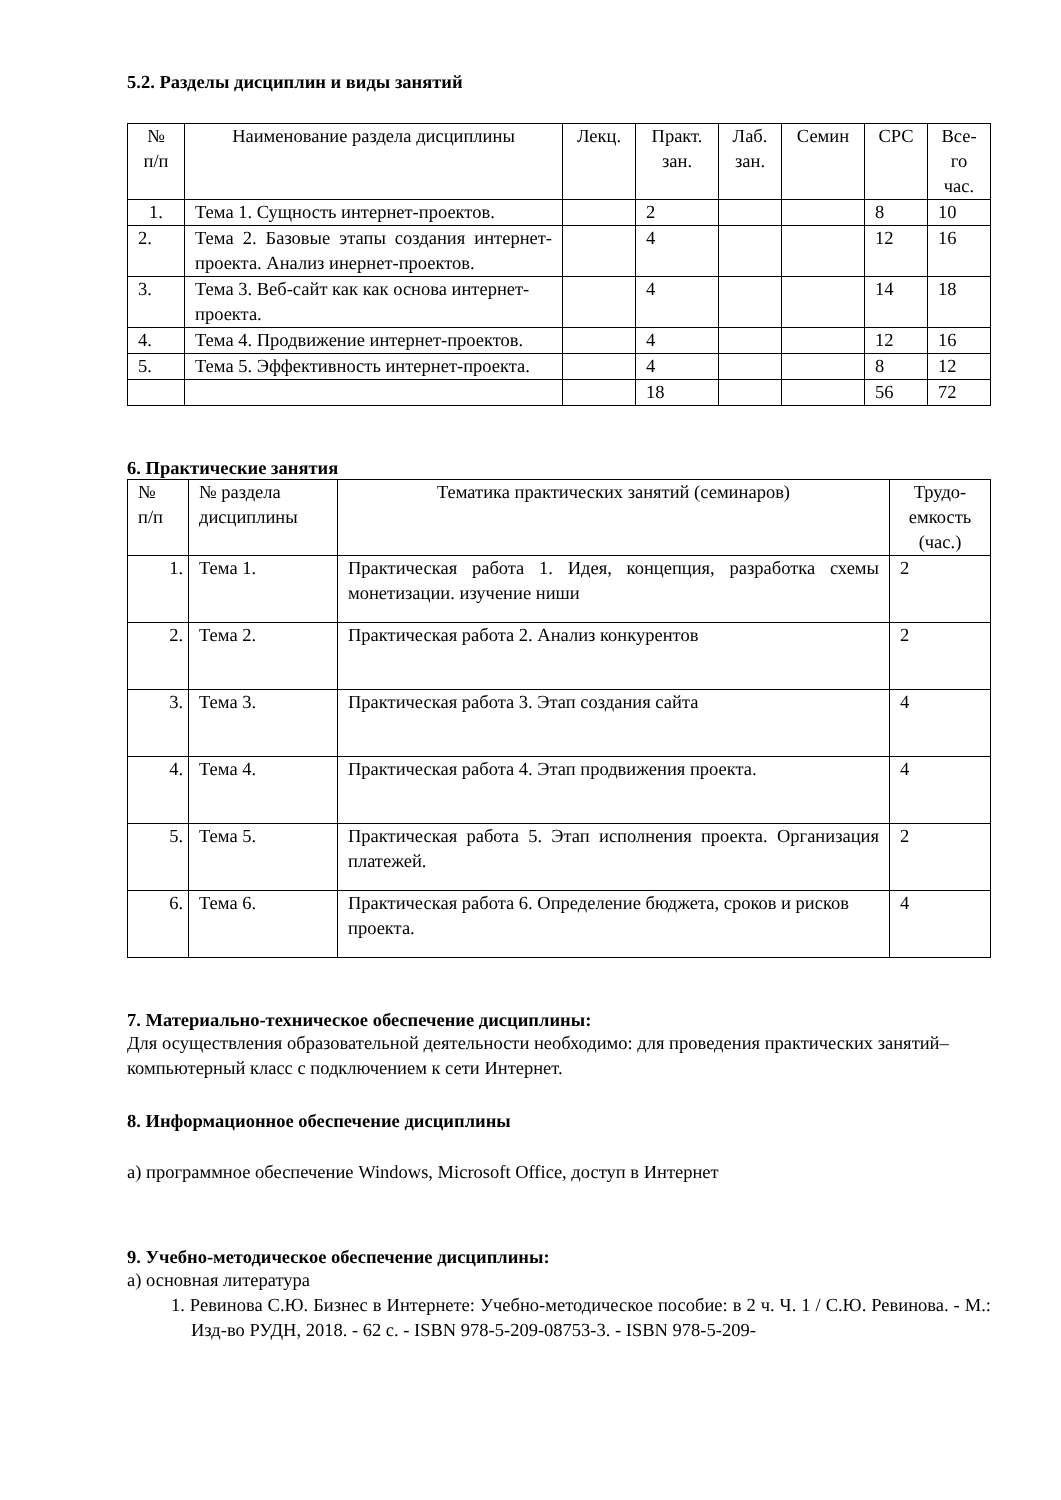5.2. Разделы дисциплин и виды занятий
| № п/п | Наименование раздела дисциплины | Лекц. | Практ. зан. | Лаб. зан. | Семин | СРС | Все- го час. |
| --- | --- | --- | --- | --- | --- | --- | --- |
| 1. | Тема 1. Сущность интернет-проектов. | | 2 | | | 8 | 10 |
| 2. | Тема 2. Базовые этапы создания интернет-проекта. Анализ инернет-проектов. | | 4 | | | 12 | 16 |
| 3. | Тема 3. Веб-сайт как как основа интернет-проекта. | | 4 | | | 14 | 18 |
| 4. | Тема 4. Продвижение интернет-проектов. | | 4 | | | 12 | 16 |
| 5. | Тема 5. Эффективность интернет-проекта. | | 4 | | | 8 | 12 |
| | | | 18 | | | 56 | 72 |
6. Практические занятия
| № п/п | № раздела дисциплины | Тематика практических занятий (семинаров) | Трудо-емкость (час.) |
| --- | --- | --- | --- |
| 1. | Тема 1. | Практическая работа 1. Идея, концепция, разработка схемы монетизации. изучение ниши | 2 |
| 2. | Тема 2. | Практическая работа 2. Анализ конкурентов | 2 |
| 3. | Тема 3. | Практическая работа 3. Этап создания сайта | 4 |
| 4. | Тема 4. | Практическая работа 4. Этап продвижения проекта. | 4 |
| 5. | Тема 5. | Практическая работа 5. Этап исполнения проекта. Организация платежей. | 2 |
| 6. | Тема 6. | Практическая работа 6. Определение бюджета, сроков и рисков проекта. | 4 |
7. Материально-техническое обеспечение дисциплины:
Для осуществления образовательной деятельности необходимо: для проведения практических занятий– компьютерный класс с подключением к сети Интернет.
8. Информационное обеспечение дисциплины
а) программное обеспечение Windows, Microsoft Office, доступ в Интернет
9. Учебно-методическое обеспечение дисциплины:
а) основная литература
1. Ревинова С.Ю. Бизнес в Интернете: Учебно-методическое пособие: в 2 ч. Ч. 1 / С.Ю. Ревинова. - М.: Изд-во РУДН, 2018. - 62 с. - ISBN 978-5-209-08753-3. - ISBN 978-5-209-